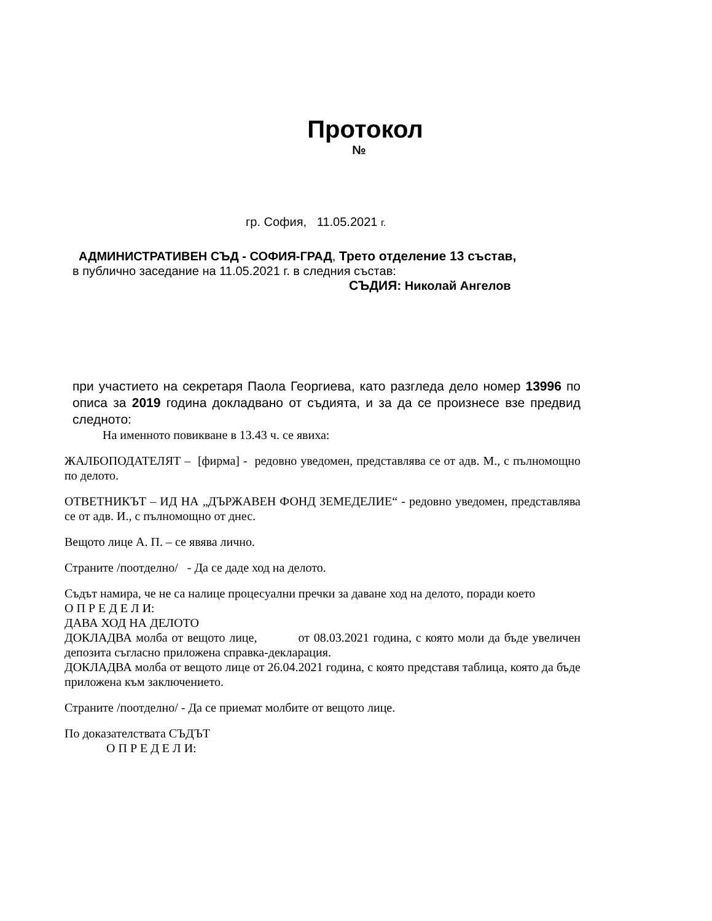Протокол
№
гр. София, 11.05.2021 г.
АДМИНИСТРАТИВЕН СЪД - СОФИЯ-ГРАД, Трето отделение 13 състав,
в публично заседание на 11.05.2021 г. в следния състав:
СЪДИЯ: Николай Ангелов
при участието на секретаря Паола Георгиева, като разгледа дело номер 13996 по описа за 2019 година докладвано от съдията, и за да се произнесе взе предвид следното:
На именното повикване в 13.43 ч. се явиха:
ЖАЛБОПОДАТЕЛЯТ – [фирма] - редовно уведомен, представлява се от адв. М., с пълномощно по делото.
ОТВЕТНИКЪТ – ИД НА „ДЪРЖАВЕН ФОНД ЗЕМЕДЕЛИЕ“ - редовно уведомен, представлява се от адв. И., с пълномощно от днес.
Вещото лице А. П. – се явява лично.
Страните /поотделно/ - Да се даде ход на делото.
Съдът намира, че не са налице процесуални пречки за даване ход на делото, поради което
О П Р Е Д Е Л И:
ДАВА ХОД НА ДЕЛОТО
ДОКЛАДВА молба от вещото лице, от 08.03.2021 година, с която моли да бъде увеличен депозита съгласно приложена справка-декларация.
ДОКЛАДВА молба от вещото лице от 26.04.2021 година, с която представя таблица, която да бъде приложена към заключението.
Страните /поотделно/ - Да се приемат молбите от вещото лице.
По доказателствата СЪДЪТ
О П Р Е Д Е Л И: